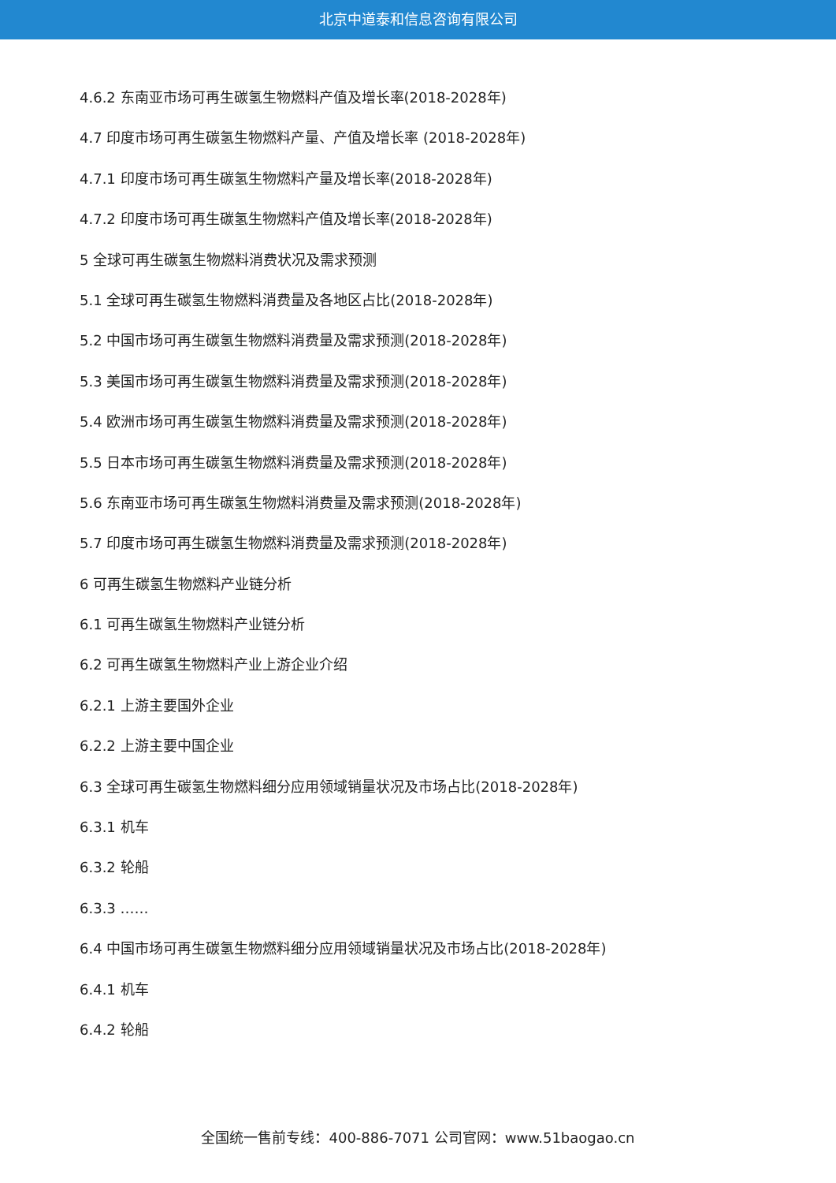北京中道泰和信息咨询有限公司
4.6.2 东南亚市场可再生碳氢生物燃料产值及增长率(2018-2028年)
4.7 印度市场可再生碳氢生物燃料产量、产值及增长率 (2018-2028年)
4.7.1 印度市场可再生碳氢生物燃料产量及增长率(2018-2028年)
4.7.2 印度市场可再生碳氢生物燃料产值及增长率(2018-2028年)
5 全球可再生碳氢生物燃料消费状况及需求预测
5.1 全球可再生碳氢生物燃料消费量及各地区占比(2018-2028年)
5.2 中国市场可再生碳氢生物燃料消费量及需求预测(2018-2028年)
5.3 美国市场可再生碳氢生物燃料消费量及需求预测(2018-2028年)
5.4 欧洲市场可再生碳氢生物燃料消费量及需求预测(2018-2028年)
5.5 日本市场可再生碳氢生物燃料消费量及需求预测(2018-2028年)
5.6 东南亚市场可再生碳氢生物燃料消费量及需求预测(2018-2028年)
5.7 印度市场可再生碳氢生物燃料消费量及需求预测(2018-2028年)
6 可再生碳氢生物燃料产业链分析
6.1 可再生碳氢生物燃料产业链分析
6.2 可再生碳氢生物燃料产业上游企业介绍
6.2.1 上游主要国外企业
6.2.2 上游主要中国企业
6.3 全球可再生碳氢生物燃料细分应用领域销量状况及市场占比(2018-2028年)
6.3.1 机车
6.3.2 轮船
6.3.3 ……
6.4 中国市场可再生碳氢生物燃料细分应用领域销量状况及市场占比(2018-2028年)
6.4.1 机车
6.4.2 轮船
全国统一售前专线：400-886-7071 公司官网：www.51baogao.cn